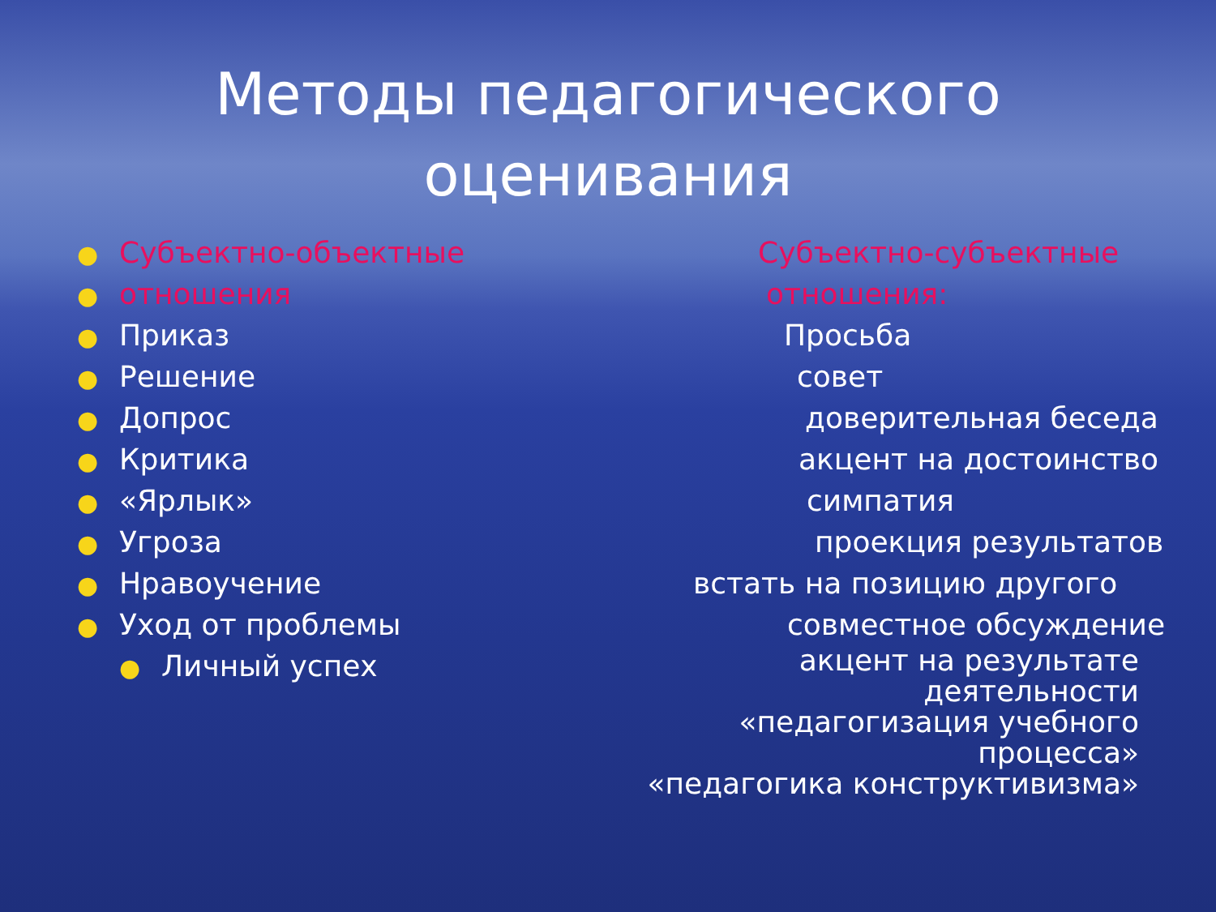Методы педагогического
оценивания
● Субъектно-объектные
● отношения
● Приказ
● Решение
● Допрос
● Критика
● «Ярлык»
● Угроза
● Нравоучение
● Уход от проблемы
● Личный успех
Субъектно-субъектные
отношения:
Просьба
совет
доверительная беседа
акцент на достоинство
симпатия
проекция результатов
встать на позицию другого
совместное обсуждение
акцент на результате деятельности
«педагогизация учебного процесса»
«педагогика конструктивизма»